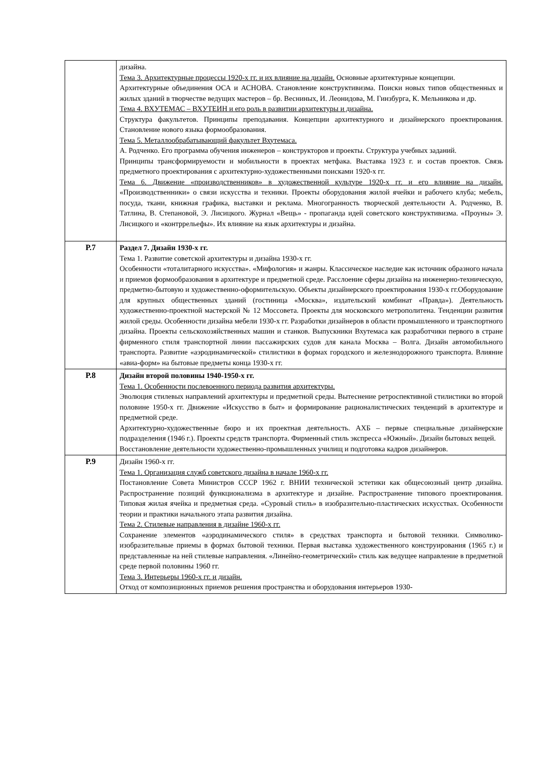| | дизайна. Тема 3. Архитектурные процессы 1920-х гг. и их влияние на дизайн. Основные архитектурные концепции. Архитектурные объединения ОСА и АСНОВА. Становление конструктивизма. Поиски новых типов общественных и жилых зданий в творчестве ведущих мастеров – бр. Весниных, И. Леонидова, М. Гинзбурга, К. Мельникова и др. Тема 4. ВХУТЕМАС – ВХУТЕИН и его роль в развитии архитектуры и дизайна. Структура факультетов. Принципы преподавания. Концепции архитектурного и дизайнерского проектирования. Становление нового языка формообразования. Тема 5. Металлообрабатывающий факультет Вхутемаса. А. Родченко. Его программа обучения инженеров – конструкторов и проекты. Структура учебных заданий. Принципы трансформируемости и мобильности в проектах метфака. Выставка 1923 г. и состав проектов. Связь предметного проектирования с архитектурно-художественными поисками 1920-х гг. Тема 6. Движение «производственников» в художественной культуре 1920-х гг. и его влияние на дизайн. «Производственники» о связи искусства и техники. Проекты оборудования жилой ячейки и рабочего клуба; мебель, посуда, ткани, книжная графика, выставки и реклама. Многогранность творческой деятельности А. Родченко, В. Татлина, В. Степановой, Э. Лисицкого. Журнал «Вещь» - пропаганда идей советского конструктивизма. «Проуны» Э. Лисицкого и «контррельефы». Их влияние на язык архитектуры и дизайна. |
| Р.7 | Раздел 7. Дизайн 1930-х гг. Тема 1. Развитие советской архитектуры и дизайна 1930-х гг. Особенности «тоталитарного искусства». «Мифология» и жанры. Классическое наследие как источник образного начала и приемов формообразования в архитектуре и предметной среде. Расслоение сферы дизайна на инженерно-техническую, предметно-бытовую и художественно-оформительскую. Объекты дизайнерского проектирования 1930-х гг.Оборудование для крупных общественных зданий (гостиница «Москва», издательский комбинат «Правда»). Деятельность художественно-проектной мастерской № 12 Моссовета. Проекты для московского метрополитена. Тенденции развития жилой среды. Особенности дизайна мебели 1930-х гг. Разработки дизайнеров в области промышленного и транспортного дизайна. Проекты сельскохозяйственных машин и станков. Выпускники Вхутемаса как разработчики первого в стране фирменного стиля транспортной линии пассажирских судов для канала Москва – Волга. Дизайн автомобильного транспорта. Развитие «аэродинамической» стилистики в формах городского и железнодорожного транспорта. Влияние «авиа-форм» на бытовые предметы конца 1930-х гг. |
| Р.8 | Дизайн второй половины 1940-1950-х гг. Тема 1. Особенности послевоенного периода развития архитектуры. Эволюция стилевых направлений архитектуры и предметной среды. Вытеснение ретроспективной стилистики во второй половине 1950-х гг. Движение «Искусство в быт» и формирование рационалистических тенденций в архитектуре и предметной среде. Архитектурно-художественные бюро и их проектная деятельность. АХБ – первые специальные дизайнерские подразделения (1946 г.). Проекты средств транспорта. Фирменный стиль экспресса «Южный». Дизайн бытовых вещей. Восстановление деятельности художественно-промышленных училищ и подготовка кадров дизайнеров. |
| Р.9 | Дизайн 1960-х гг. Тема 1. Организация служб советского дизайна в начале 1960-х гг. Постановление Совета Министров СССР 1962 г. ВНИИ технической эстетики как общесоюзный центр дизайна. Распространение позиций функционализма в архитектуре и дизайне. Распространение типового проектирования. Типовая жилая ячейка и предметная среда. «Суровый стиль» в изобразительно-пластических искусствах. Особенности теории и практики начального этапа развития дизайна. Тема 2. Стилевые направления в дизайне 1960-х гг. Сохранение элементов «аэродинамического стиля» в средствах транспорта и бытовой техники. Символико-изобразительные приемы в формах бытовой техники. Первая выставка художественного конструирования (1965 г.) и представленные на ней стилевые направления. «Линейно-геометрический» стиль как ведущее направление в предметной среде первой половины 1960 гг. Тема 3. Интерьеры 1960-х гг. и дизайн. Отход от композиционных приемов решения пространства и оборудования интерьеров 1930- |